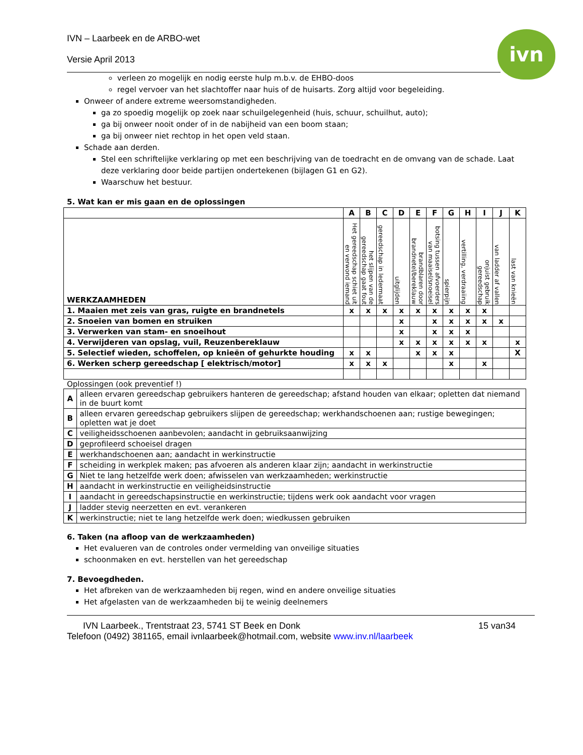IVN – Laarbeek en de ARBO-wet
Versie April 2013
ivn
verleen zo mogelijk en nodig eerste hulp m.b.v. de EHBO-doos
regel vervoer van het slachtoffer naar huis of de huisarts. Zorg altijd voor begeleiding.
Onweer of andere extreme weersomstandigheden.
ga zo spoedig mogelijk op zoek naar schuilgelegenheid (huis, schuur, schuilhut, auto);
ga bij onweer nooit onder of in de nabijheid van een boom staan;
ga bij onweer niet rechtop in het open veld staan.
Schade aan derden.
Stel een schriftelijke verklaring op met een beschrijving van de toedracht en de omvang van de schade. Laat deze verklaring door beide partijen ondertekenen (bijlagen G1 en G2).
Waarschuw het bestuur.
5. Wat kan er mis gaan en de oplossingen
| | A | B | C | D | E | F | G | H | I | J | K |
| WERKZAAMHEDEN | Het gereedschap schiet uit en verwond iemand | het slijpen van de gereedschap gaat fout | gereedschap in ledermaat | uitglijden | brandblaren door brandnetel/bereklauw | botsing tussen afvoerders van maaisel/snoeisel | spierpijn | vertilling, verdraaiing | onjuist gebruik gereedschap | van ladder af vallen | last van knieën |
| 1. Maaien met zeis van gras, ruigte en brandnetels | x | x | x | x | x | x | x | x | x | | |
| 2. Snoeien van bomen en struiken | | | | x | | x | x | x | x | x | |
| 3. Verwerken van stam- en snoeihout | | | | x | | x | x | x | | | |
| 4. Verwijderen van opslag, vuil, Reuzenbereklauw | | | | x | x | x | x | x | x | | x |
| 5. Selectief wieden, schoffelen, op knieën of gehurkte houding | x | x | | | x | x | x | | | | X |
| 6. Werken scherp gereedschap [ elektrisch/motor] | x | x | x | | | | x | | x | | |
Oplossingen (ook preventief !)
| A | alleen ervaren gereedschap gebruikers hanteren de gereedschap; afstand houden van elkaar; opletten dat niemand in de buurt komt |
| B | alleen ervaren gereedschap gebruikers slijpen de gereedschap; werkhandschoenen aan; rustige bewegingen; opletten wat je doet |
| C | veiligheidsschoenen aanbevolen; aandacht in gebruiksaanwijzing |
| D | geprofileerd schoeisel dragen |
| E | werkhandschoenen aan; aandacht in werkinstructie |
| F | scheiding in werkplek maken; pas afvoeren als anderen klaar zijn; aandacht in werkinstructie |
| G | Niet te lang hetzelfde werk doen; afwisselen van werkzaamheden; werkinstructie |
| H | aandacht in werkinstructie en veiligheidsinstructie |
| I | aandacht in gereedschapsinstructie en werkinstructie; tijdens werk ook aandacht voor vragen |
| J | ladder stevig neerzetten en evt. verankeren |
| K | werkinstructie; niet te lang hetzelfde werk doen; wiedkussen gebruiken |
6. Taken (na afloop van de werkzaamheden)
Het evalueren van de controles onder vermelding van onveilige situaties
schoonmaken en evt. herstellen van het gereedschap
7. Bevoegdheden.
Het afbreken van de werkzaamheden bij regen, wind en andere onveilige situaties
Het afgelasten van de werkzaamheden bij te weinig deelnemers
IVN Laarbeek., Trentstraat 23, 5741 ST Beek en Donk 15 van34
Telefoon (0492) 381165, email ivnlaarbeek@hotmail.com, website www.inv.nl/laarbeek